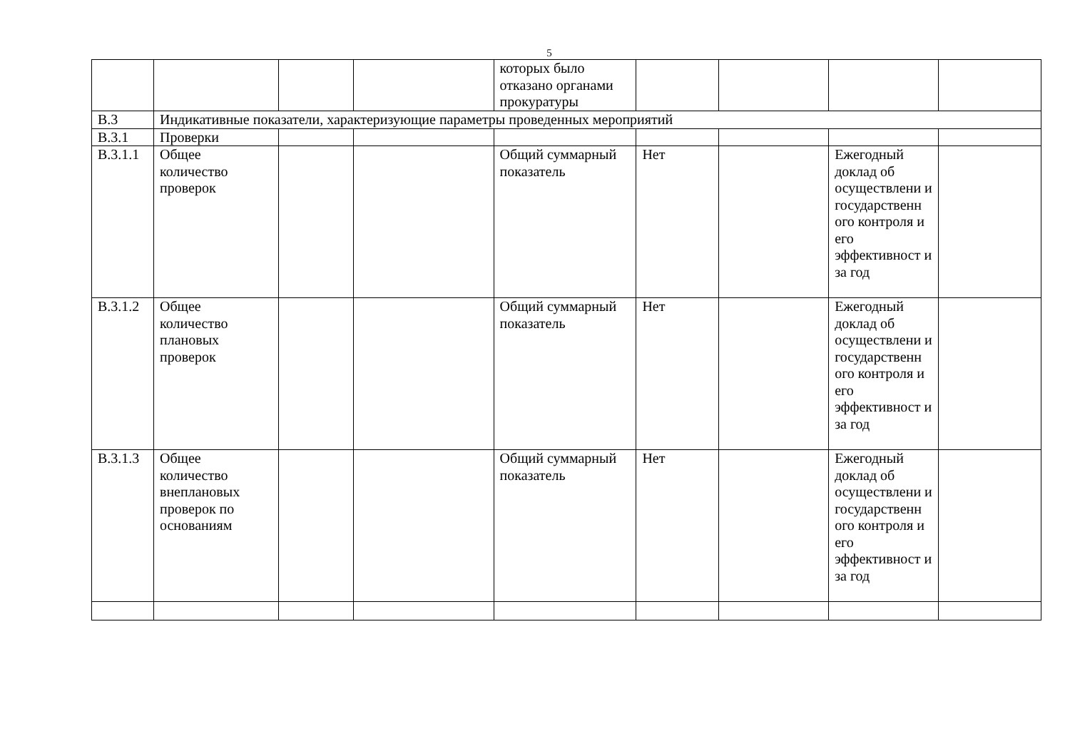5
| | | | | которых было отказано органами прокуратуры | | | | |
| В.3 | Индикативные показатели, характеризующие параметры проведенных мероприятий | | | | | | | |
| В.3.1 | Проверки | | | | | | | |
| В.3.1.1 | Общее количество проверок | | | Общий суммарный показатель | Нет | | Ежегодный доклад об осуществлени и государственн ого контроля и его эффективност и за год | |
| В.3.1.2 | Общее количество плановых проверок | | | Общий суммарный показатель | Нет | | Ежегодный доклад об осуществлени и государственн ого контроля и его эффективност и за год | |
| В.3.1.3 | Общее количество внеплановых проверок по основаниям | | | Общий суммарный показатель | Нет | | Ежегодный доклад об осуществлени и государственн ого контроля и его эффективност и за год | |